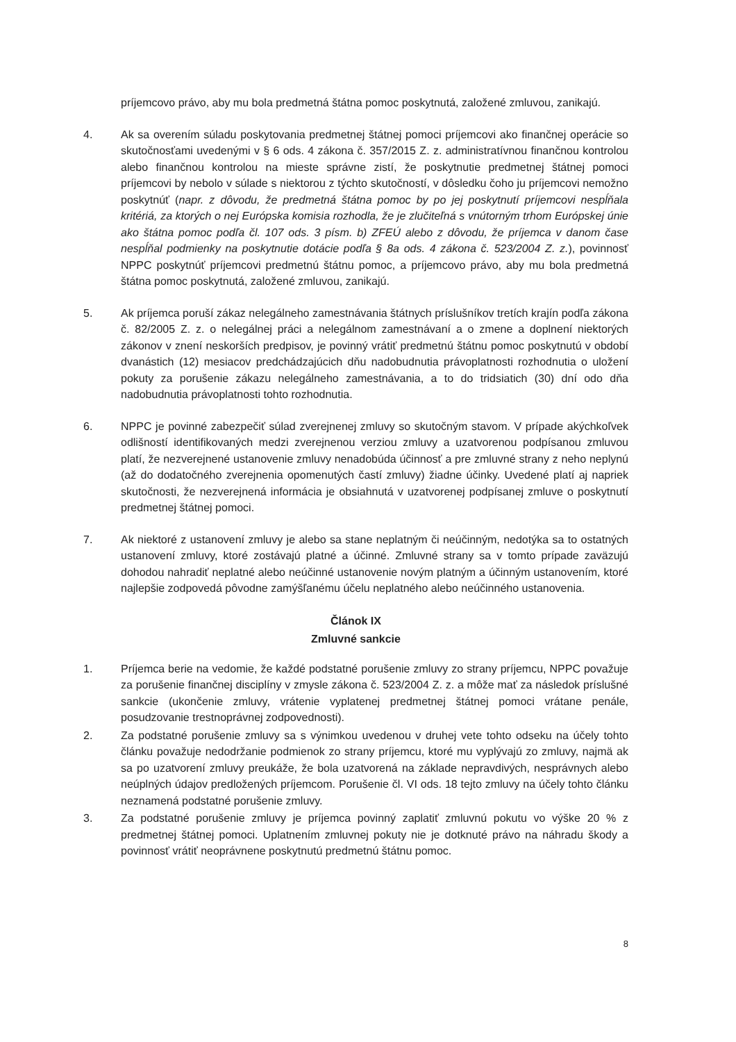príjemcovo právo, aby mu bola predmetná štátna pomoc poskytnutá, založené zmluvou, zanikajú.
4. Ak sa overením súladu poskytovania predmetnej štátnej pomoci príjemcovi ako finančnej operácie so skutočnosťami uvedenými v § 6 ods. 4 zákona č. 357/2015 Z. z. administratívnou finančnou kontrolou alebo finančnou kontrolou na mieste správne zistí, že poskytnutie predmetnej štátnej pomoci príjemcovi by nebolo v súlade s niektorou z týchto skutočností, v dôsledku čoho ju príjemcovi nemožno poskytnúť (napr. z dôvodu, že predmetná štátna pomoc by po jej poskytnutí príjemcovi nespĺňala kritériá, za ktorých o nej Európska komisia rozhodla, že je zlučiteľná s vnútorným trhom Európskej únie ako štátna pomoc podľa čl. 107 ods. 3 písm. b) ZFEÚ alebo z dôvodu, že príjemca v danom čase nespĺňal podmienky na poskytnutie dotácie podľa § 8a ods. 4 zákona č. 523/2004 Z. z.), povinnosť NPPC poskytnúť príjemcovi predmetnú štátnu pomoc, a príjemcovo právo, aby mu bola predmetná štátna pomoc poskytnutá, založené zmluvou, zanikajú.
5. Ak príjemca poruší zákaz nelegálneho zamestnávania štátnych príslušníkov tretích krajín podľa zákona č. 82/2005 Z. z. o nelegálnej práci a nelegálnom zamestnávaní a o zmene a doplnení niektorých zákonov v znení neskorších predpisov, je povinný vrátiť predmetnú štátnu pomoc poskytnutú v období dvanástich (12) mesiacov predchádzajúcich dňu nadobudnutia právoplatnosti rozhodnutia o uložení pokuty za porušenie zákazu nelegálneho zamestnávania, a to do tridsiatich (30) dní odo dňa nadobudnutia právoplatnosti tohto rozhodnutia.
6. NPPC je povinné zabezpečiť súlad zverejnenej zmluvy so skutočným stavom. V prípade akýchkoľvek odlišností identifikovaných medzi zverejnenou verziou zmluvy a uzatvorenou podpísanou zmluvou platí, že nezverejnené ustanovenie zmluvy nenadobúda účinnosť a pre zmluvné strany z neho neplynú (až do dodatočného zverejnenia opomenutých častí zmluvy) žiadne účinky. Uvedené platí aj napriek skutočnosti, že nezverejnená informácia je obsiahnutá v uzatvorenej podpísanej zmluve o poskytnutí predmetnej štátnej pomoci.
7. Ak niektoré z ustanovení zmluvy je alebo sa stane neplatným či neúčinným, nedotýka sa to ostatných ustanovení zmluvy, ktoré zostávajú platné a účinné. Zmluvné strany sa v tomto prípade zaväzujú dohodou nahradiť neplatné alebo neúčinné ustanovenie novým platným a účinným ustanovením, ktoré najlepšie zodpovedá pôvodne zamýšľanému účelu neplatného alebo neúčinného ustanovenia.
Článok IX
Zmluvné sankcie
1. Príjemca berie na vedomie, že každé podstatné porušenie zmluvy zo strany príjemcu, NPPC považuje za porušenie finančnej disciplíny v zmysle zákona č. 523/2004 Z. z. a môže mať za následok príslušné sankcie (ukončenie zmluvy, vrátenie vyplatenej predmetnej štátnej pomoci vrátane penále, posudzovanie trestnoprávnej zodpovednosti).
2. Za podstatné porušenie zmluvy sa s výnimkou uvedenou v druhej vete tohto odseku na účely tohto článku považuje nedodržanie podmienok zo strany príjemcu, ktoré mu vyplývajú zo zmluvy, najmä ak sa po uzatvorení zmluvy preukáže, že bola uzatvorená na základe nepravdivých, nesprávnych alebo neúplných údajov predložených príjemcom. Porušenie čl. VI ods. 18 tejto zmluvy na účely tohto článku neznamená podstatné porušenie zmluvy.
3. Za podstatné porušenie zmluvy je príjemca povinný zaplatiť zmluvnú pokutu vo výške 20 % z predmetnej štátnej pomoci. Uplatnením zmluvnej pokuty nie je dotknuté právo na náhradu škody a povinnosť vrátiť neoprávnene poskytnutú predmetnú štátnu pomoc.
8